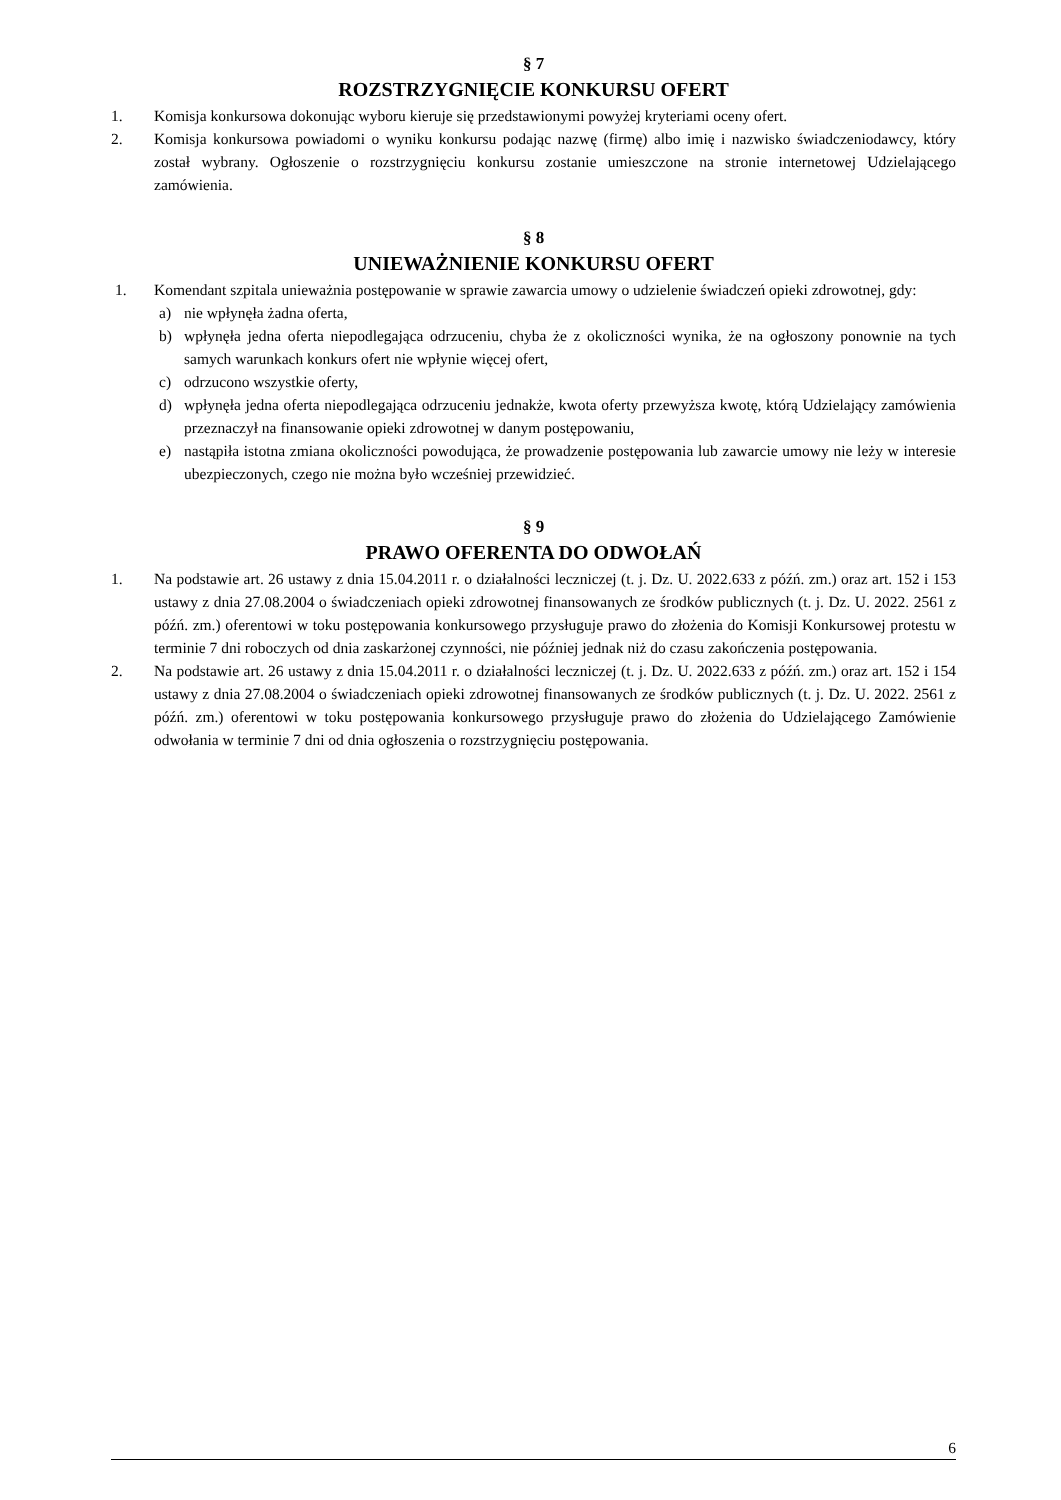§ 7
ROZSTRZYGNIĘCIE KONKURSU OFERT
1. Komisja konkursowa dokonując wyboru kieruje się przedstawionymi powyżej kryteriami oceny ofert.
2. Komisja konkursowa powiadomi o wyniku konkursu podając nazwę (firmę) albo imię i nazwisko świadczeniodawcy, który został wybrany. Ogłoszenie o rozstrzygnięciu konkursu zostanie umieszczone na stronie internetowej Udzielającego zamówienia.
§ 8
UNIEWAŻNIENIE KONKURSU OFERT
1. Komendant szpitala unieważnia postępowanie w sprawie zawarcia umowy o udzielenie świadczeń opieki zdrowotnej, gdy:
a) nie wpłynęła żadna oferta,
b) wpłynęła jedna oferta niepodlegająca odrzuceniu, chyba że z okoliczności wynika, że na ogłoszony ponownie na tych samych warunkach konkurs ofert nie wpłynie więcej ofert,
c) odrzucono wszystkie oferty,
d) wpłynęła jedna oferta niepodlegająca odrzuceniu jednakże, kwota oferty przewyższa kwotę, którą Udzielający zamówienia przeznaczył na finansowanie opieki zdrowotnej w danym postępowaniu,
e) nastąpiła istotna zmiana okoliczności powodująca, że prowadzenie postępowania lub zawarcie umowy nie leży w interesie ubezpieczonych, czego nie można było wcześniej przewidzieć.
§ 9
PRAWO OFERENTA DO ODWOŁAŃ
1. Na podstawie art. 26 ustawy z dnia 15.04.2011 r. o działalności leczniczej (t. j. Dz. U. 2022.633 z późń. zm.) oraz art. 152 i 153 ustawy z dnia 27.08.2004 o świadczeniach opieki zdrowotnej finansowanych ze środków publicznych (t. j. Dz. U. 2022. 2561 z późń. zm.) oferentowi w toku postępowania konkursowego przysługuje prawo do złożenia do Komisji Konkursowej protestu w terminie 7 dni roboczych od dnia zaskarżonej czynności, nie później jednak niż do czasu zakończenia postępowania.
2. Na podstawie art. 26 ustawy z dnia 15.04.2011 r. o działalności leczniczej (t. j. Dz. U. 2022.633 z późń. zm.) oraz art. 152 i 154 ustawy z dnia 27.08.2004 o świadczeniach opieki zdrowotnej finansowanych ze środków publicznych (t. j. Dz. U. 2022. 2561 z późń. zm.) oferentowi w toku postępowania konkursowego przysługuje prawo do złożenia do Udzielającego Zamówienie odwołania w terminie 7 dni od dnia ogłoszenia o rozstrzygnięciu postępowania.
6